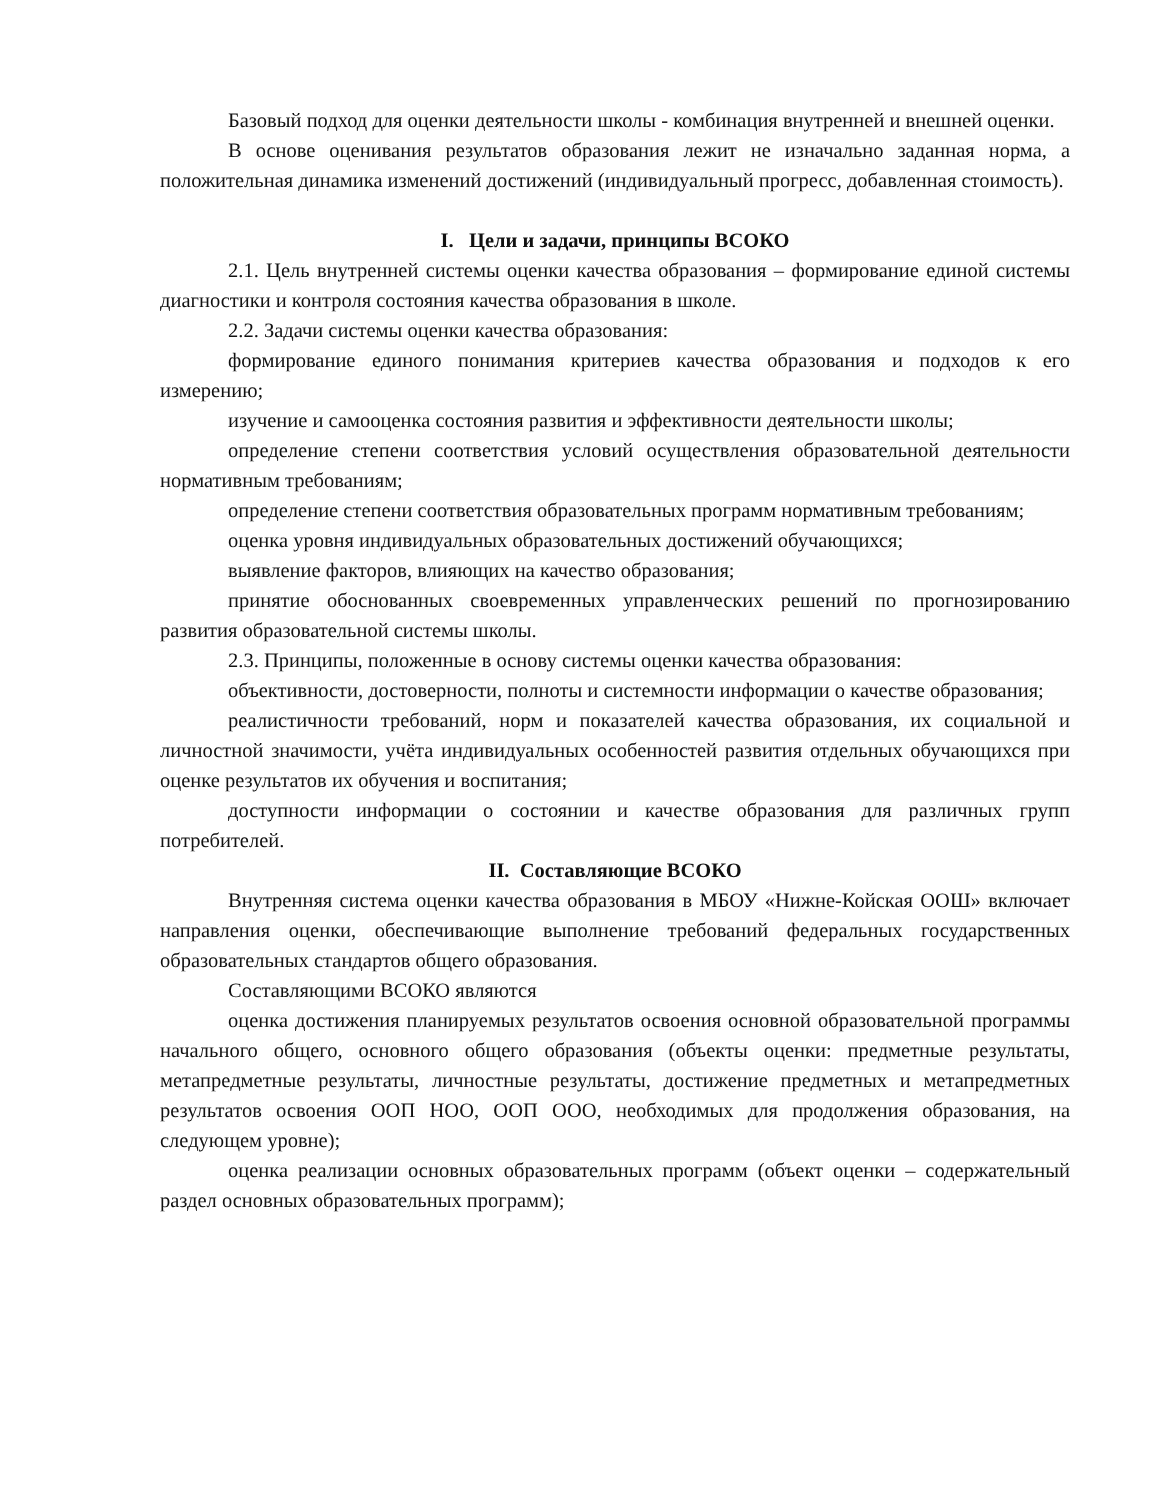Базовый подход для оценки деятельности школы - комбинация внутренней и внешней оценки.
В основе оценивания результатов образования лежит не изначально заданная норма, а положительная динамика изменений достижений (индивидуальный прогресс, добавленная стоимость).
I. Цели и задачи, принципы ВСОКО
2.1. Цель внутренней системы оценки качества образования – формирование единой системы диагностики и контроля состояния качества образования в школе.
2.2. Задачи системы оценки качества образования:
формирование единого понимания критериев качества образования и подходов к его измерению;
изучение и самооценка состояния развития и эффективности деятельности школы;
определение степени соответствия условий осуществления образовательной деятельности нормативным требованиям;
определение степени соответствия образовательных программ нормативным требованиям;
оценка уровня индивидуальных образовательных достижений обучающихся;
выявление факторов, влияющих на качество образования;
принятие обоснованных своевременных управленческих решений по прогнозированию развития образовательной системы школы.
2.3. Принципы, положенные в основу системы оценки качества образования:
объективности, достоверности, полноты и системности информации о качестве образования;
реалистичности требований, норм и показателей качества образования, их социальной и личностной значимости, учёта индивидуальных особенностей развития отдельных обучающихся при оценке результатов их обучения и воспитания;
доступности информации о состоянии и качестве образования для различных групп потребителей.
II. Составляющие ВСОКО
Внутренняя система оценки качества образования в МБОУ «Нижне-Койская ООШ» включает направления оценки, обеспечивающие выполнение требований федеральных государственных образовательных стандартов общего образования.
Составляющими ВСОКО являются
оценка достижения планируемых результатов освоения основной образовательной программы начального общего, основного общего образования (объекты оценки: предметные результаты, метапредметные результаты, личностные результаты, достижение предметных и метапредметных результатов освоения ООП НОО, ООП ООО, необходимых для продолжения образования, на следующем уровне);
оценка реализации основных образовательных программ (объект оценки – содержательный раздел основных образовательных программ);